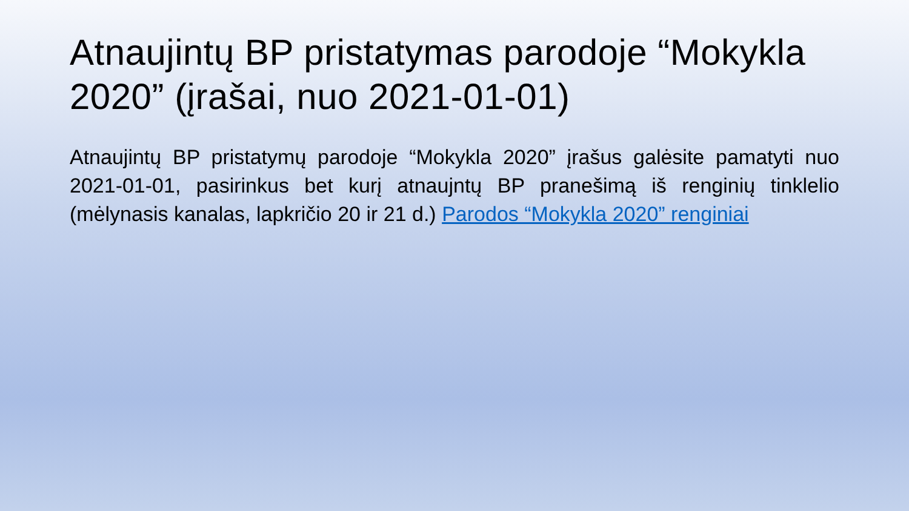Atnaujintų BP pristatymas parodoje “Mokykla 2020” (įrašai, nuo 2021-01-01)
Atnaujintų BP pristatymų parodoje “Mokykla 2020” įrašus galėsite pamatyti nuo 2021-01-01, pasirinkus bet kurį atnaujntų BP pranešimą iš renginių tinklelio (mėlynasis kanalas, lapkričio 20 ir 21 d.) Parodos “Mokykla 2020” renginiai